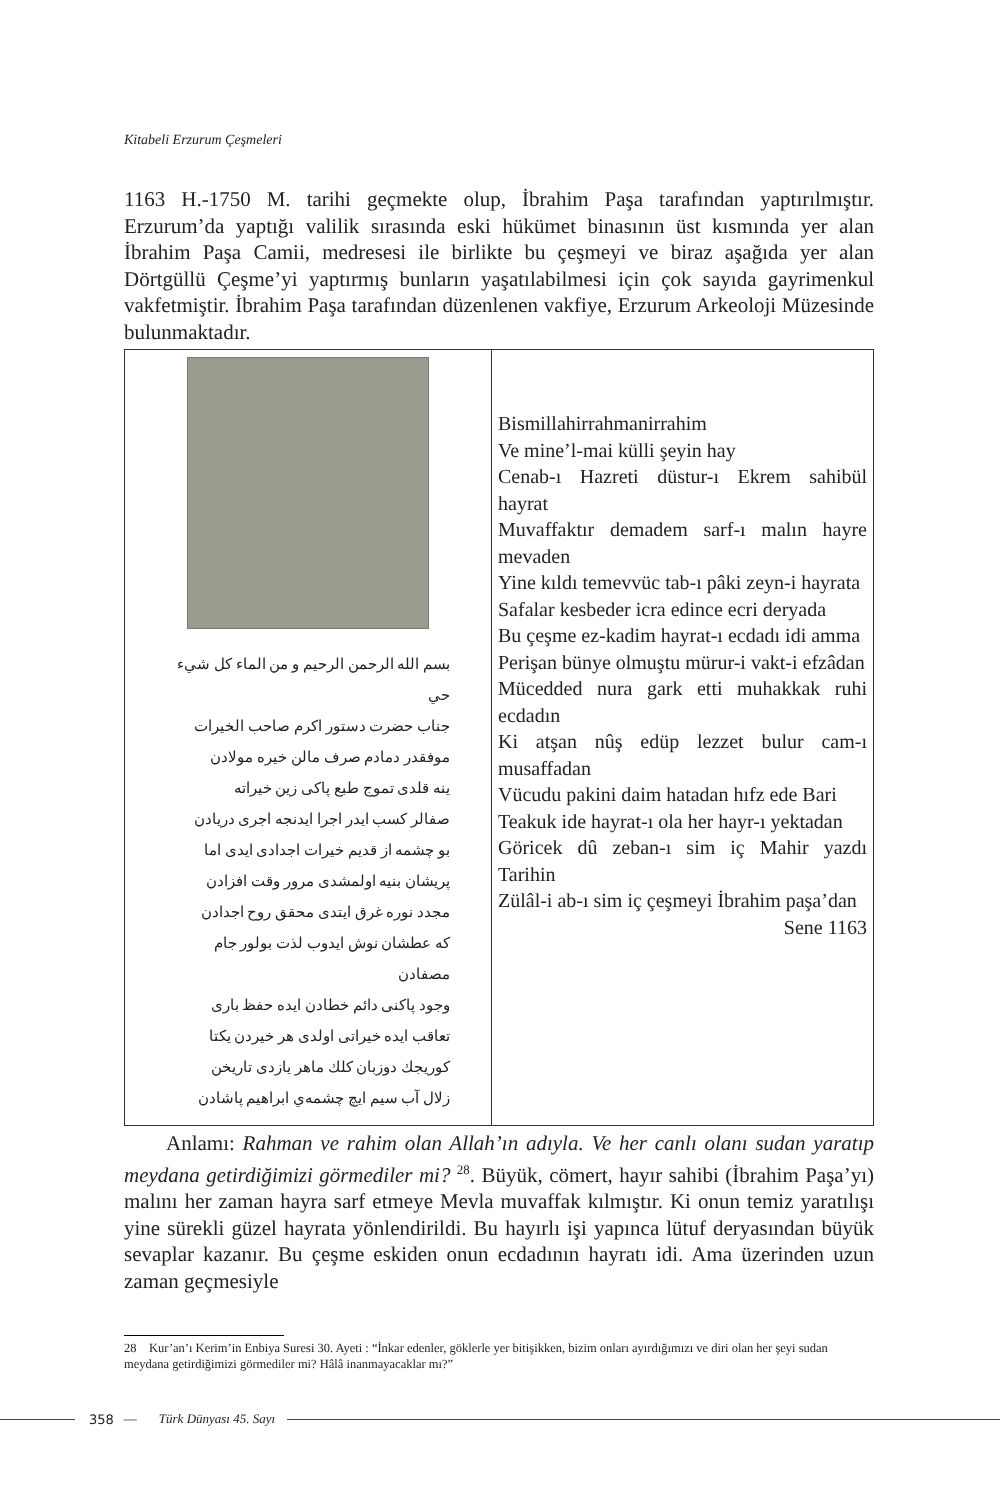Kitabeli Erzurum Çeşmeleri
1163 H.-1750 M. tarihi geçmekte olup, İbrahim Paşa tarafından yaptırılmıştır. Erzurum’da yaptığı valilik sırasında eski hükümet binasının üst kısmında yer alan İbrahim Paşa Camii, medresesi ile birlikte bu çeşmeyi ve biraz aşağıda yer alan Dörtgüllü Çeşme’yi yaptırmış bunların yaşatılabilmesi için çok sayıda gayrimenkul vakfetmiştir. İbrahim Paşa tarafından düzenlenen vakfiye, Erzurum Arkeoloji Müzesinde bulunmaktadır.
| بسم الله الرحمن الرحيم و من الماء كل شيء حي جناب حضرت دستور اكرم صاحب الخيرات موفقدر دمادم صرف مالن خيره مولادن ينه قلدى تموج طبع پاكى زين خيراته صفالر كسب ايدر اجرا ايدنجه اجرى دريادن بو چشمه از قديم خيرات اجدادى ايدى اما پريشان بنيه اولمشدى مرور وقت افزادن مجدد نوره غرق ايتدى محقق روح اجدادن كه عطشان نوش ايدوب لذت بولور جام مصفادن وجود پاكنى دائم خطادن ايده حفظ بارى تعاقب ايده خيراتى اولدى هر خيردن يكتا كوريجك دوزبان كلك ماهر يازدى تاريخن زلال آب سيم ايچ چشمه‌ي ابراهيم پاشادن | Bismillahirrahmanirrahim Ve mine’l-mai külli şeyin hay Cenab-ı Hazreti düstur-ı Ekrem sahibül hayrat Muvaffaktır demadem sarf-ı malın hayre mevaden Yine kıldı temevvüc tab-ı pâki zeyn-i hayrata Safalar kesbeder icra edince ecri deryada Bu çeşme ez-kadim hayrat-ı ecdadı idi amma Perişan bünye olmuştu mürur-i vakt-i efzâdan Mücedded nura gark etti muhakkak ruhi ecdadın Ki atşan nûş edüp lezzet bulur cam-ı musaffadan Vücudu pakini daim hatadan hıfz ede Bari Teakuk ide hayrat-ı ola her hayr-ı yektadan Göricek dû zeban-ı sim iç Mahir yazdı Tarihin Zülâl-i ab-ı sim iç çeşmeyi İbrahim paşa’dan Sene 1163 |
Anlamı: Rahman ve rahim olan Allah’ın adıyla. Ve her canlı olanı sudan yaratıp meydana getirdiğimizi görmediler mi? <sup>28</sup>. Büyük, cömert, hayır sahibi (İbrahim Paşa’yı) malını her zaman hayra sarf etmeye Mevla muvaffak kılmıştır. Ki onun temiz yaratılışı yine sürekli güzel hayrata yönlendirildi. Bu hayırlı işi yapınca lütuf deryasından büyük sevaplar kazanır. Bu çeşme eskiden onun ecdadının hayratı idi. Ama üzerinden uzun zaman geçmesiyle
28 Kur’an’ı Kerim’in Enbiya Suresi 30. Ayeti : “İnkar edenler, göklerle yer bitişikken, bizim onları ayırdığımızı ve diri olan her şeyi sudan meydana getirdiğimizi görmediler mi? Hâlâ inanmayacaklar mı?”
358 — Türk Dünyası 45. Sayı